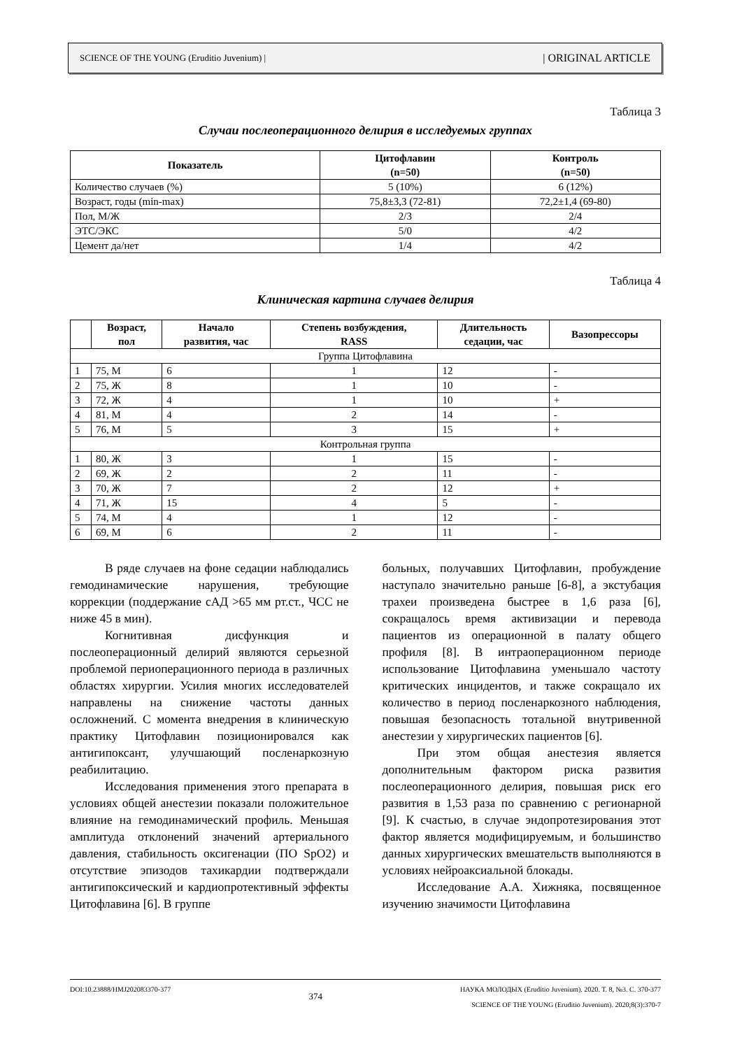SCIENCE OF THE YOUNG (Eruditio Juvenium) | | ORIGINAL ARTICLE
Таблица 3
Случаи послеоперационного делирия в исследуемых группах
| Показатель | Цитофлавин (n=50) | Контроль (n=50) |
| --- | --- | --- |
| Количество случаев (%) | 5 (10%) | 6 (12%) |
| Возраст, годы (min-max) | 75,8±3,3 (72-81) | 72,2±1,4 (69-80) |
| Пол, М/Ж | 2/3 | 2/4 |
| ЭТС/ЭКС | 5/0 | 4/2 |
| Цемент да/нет | 1/4 | 4/2 |
Таблица 4
Клиническая картина случаев делирия
| | Возраст, пол | Начало развития, час | Степень возбуждения, RASS | Длительность седации, час | Вазопрессоры |
| --- | --- | --- | --- | --- | --- |
| Группа Цитофлавина | | | | | |
| 1 | 75, М | 6 | 1 | 12 | - |
| 2 | 75, Ж | 8 | 1 | 10 | - |
| 3 | 72, Ж | 4 | 1 | 10 | + |
| 4 | 81, М | 4 | 2 | 14 | - |
| 5 | 76, М | 5 | 3 | 15 | + |
| Контрольная группа | | | | | |
| 1 | 80, Ж | 3 | 1 | 15 | - |
| 2 | 69, Ж | 2 | 2 | 11 | - |
| 3 | 70, Ж | 7 | 2 | 12 | + |
| 4 | 71, Ж | 15 | 4 | 5 | - |
| 5 | 74, М | 4 | 1 | 12 | - |
| 6 | 69, М | 6 | 2 | 11 | - |
В ряде случаев на фоне седации наблюдались гемодинамические нарушения, требующие коррекции (поддержание сАД >65 мм рт.ст., ЧСС не ниже 45 в мин).
Когнитивная дисфункция и послеоперационный делирий являются серьезной проблемой периоперационного периода в различных областях хирургии. Усилия многих исследователей направлены на снижение частоты данных осложнений. С момента внедрения в клиническую практику Цитофлавин позиционировался как антигипоксант, улучшающий посленаркозную реабилитацию.
Исследования применения этого препарата в условиях общей анестезии показали положительное влияние на гемодинамический профиль. Меньшая амплитуда отклонений значений артериального давления, стабильность оксигенации (ПО SpO2) и отсутствие эпизодов тахикардии подтверждали антигипоксический и кардиопротективный эффекты Цитофлавина [6]. В группе
больных, получавших Цитофлавин, пробуждение наступало значительно раньше [6-8], а экстубация трахеи произведена быстрее в 1,6 раза [6], сокращалось время активизации и перевода пациентов из операционной в палату общего профиля [8]. В интраоперационном периоде использование Цитофлавина уменьшало частоту критических инцидентов, и также сокращало их количество в период посленаркозного наблюдения, повышая безопасность тотальной внутривенной анестезии у хирургических пациентов [6].
При этом общая анестезия является дополнительным фактором риска развития послеоперационного делирия, повышая риск его развития в 1,53 раза по сравнению с регионарной [9]. К счастью, в случае эндопротезирования этот фактор является модифицируемым, и большинство данных хирургических вмешательств выполняются в условиях нейроаксиальной блокады.
Исследование А.А. Хижняка, посвященное изучению значимости Цитофлавина
DOI:10.23888/HMJ202083370-377 374 НАУКА МОЛОДЫХ (Eruditio Juvenium). 2020. Т. 8, №3. С. 370-377
SCIENCE OF THE YOUNG (Eruditio Juvenium). 2020;8(3):370-7